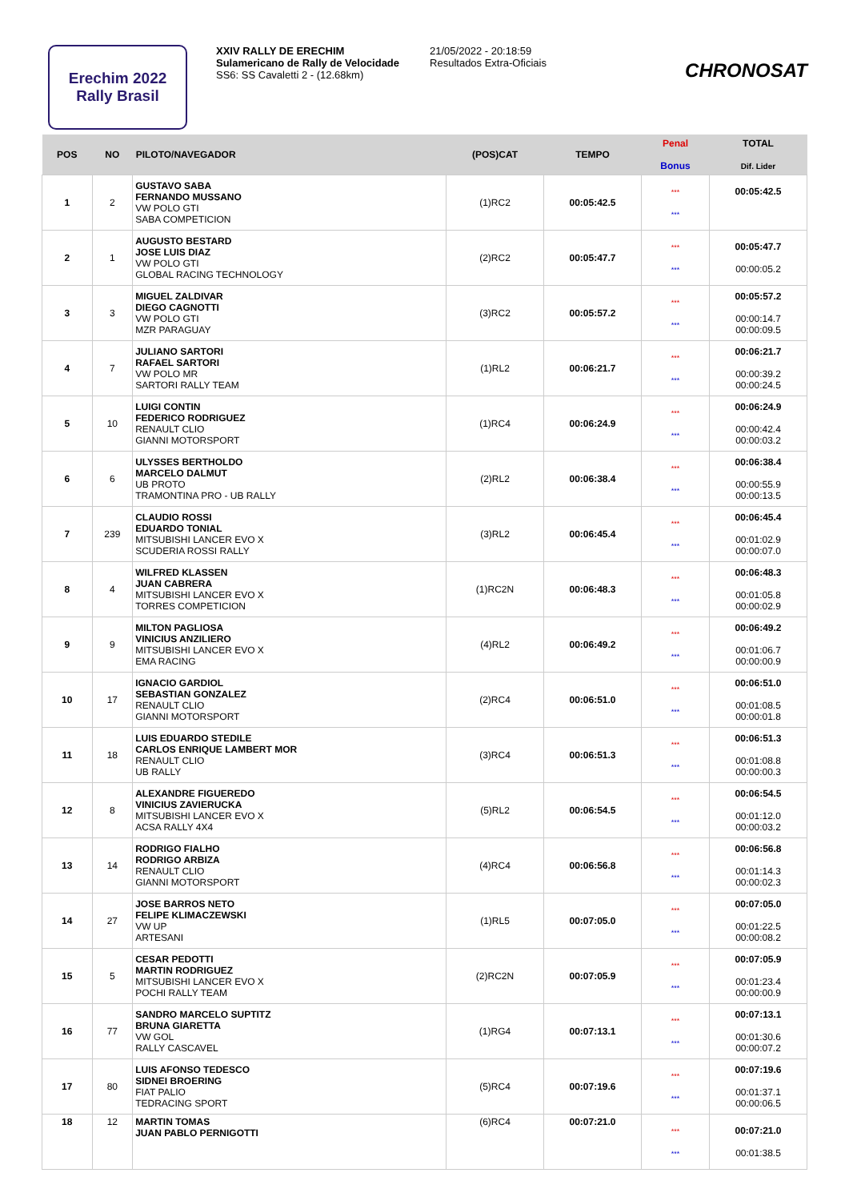Erechim 2022
Rally Brasil
XXIV RALLY DE ERECHIM
Sulamericano de Rally de Velocidade
SS6: SS Cavaletti 2 - (12.68km)
21/05/2022 - 20:18:59
Resultados Extra-Oficiais
CHRONOSAT
| POS | NO | PILOTO/NAVEGADOR | (POS)CAT | TEMPO | Penal Bonus | TOTAL Dif. Lider |
| --- | --- | --- | --- | --- | --- | --- |
| 1 | 2 | GUSTAVO SABA FERNANDO MUSSANO VW POLO GTI SABA COMPETICION | (1)RC2 | 00:05:42.5 | *** *** | 00:05:42.5 |
| 2 | 1 | AUGUSTO BESTARD JOSE LUIS DIAZ VW POLO GTI GLOBAL RACING TECHNOLOGY | (2)RC2 | 00:05:47.7 | *** *** | 00:05:47.7 00:00:05.2 |
| 3 | 3 | MIGUEL ZALDIVAR DIEGO CAGNOTTI VW POLO GTI MZR PARAGUAY | (3)RC2 | 00:05:57.2 | *** *** | 00:05:57.2 00:00:14.7 00:00:09.5 |
| 4 | 7 | JULIANO SARTORI RAFAEL SARTORI VW POLO MR SARTORI RALLY TEAM | (1)RL2 | 00:06:21.7 | *** *** | 00:06:21.7 00:00:39.2 00:00:24.5 |
| 5 | 10 | LUIGI CONTIN FEDERICO RODRIGUEZ RENAULT CLIO GIANNI MOTORSPORT | (1)RC4 | 00:06:24.9 | *** *** | 00:06:24.9 00:00:42.4 00:00:03.2 |
| 6 | 6 | ULYSSES BERTHOLDO MARCELO DALMUT UB PROTO TRAMONTINA PRO - UB RALLY | (2)RL2 | 00:06:38.4 | *** *** | 00:06:38.4 00:00:55.9 00:00:13.5 |
| 7 | 239 | CLAUDIO ROSSI EDUARDO TONIAL MITSUBISHI LANCER EVO X SCUDERIA ROSSI RALLY | (3)RL2 | 00:06:45.4 | *** *** | 00:06:45.4 00:01:02.9 00:00:07.0 |
| 8 | 4 | WILFRED KLASSEN JUAN CABRERA MITSUBISHI LANCER EVO X TORRES COMPETICION | (1)RC2N | 00:06:48.3 | *** *** | 00:06:48.3 00:01:05.8 00:00:02.9 |
| 9 | 9 | MILTON PAGLIOSA VINICIUS ANZILIERO MITSUBISHI LANCER EVO X EMA RACING | (4)RL2 | 00:06:49.2 | *** *** | 00:06:49.2 00:01:06.7 00:00:00.9 |
| 10 | 17 | IGNACIO GARDIOL SEBASTIAN GONZALEZ RENAULT CLIO GIANNI MOTORSPORT | (2)RC4 | 00:06:51.0 | *** *** | 00:06:51.0 00:01:08.5 00:00:01.8 |
| 11 | 18 | LUIS EDUARDO STEDILE CARLOS ENRIQUE LAMBERT MOR RENAULT CLIO UB RALLY | (3)RC4 | 00:06:51.3 | *** *** | 00:06:51.3 00:01:08.8 00:00:00.3 |
| 12 | 8 | ALEXANDRE FIGUEREDO VINICIUS ZAVIERUCKA MITSUBISHI LANCER EVO X ACSA RALLY 4X4 | (5)RL2 | 00:06:54.5 | *** *** | 00:06:54.5 00:01:12.0 00:00:03.2 |
| 13 | 14 | RODRIGO FIALHO RODRIGO ARBIZA RENAULT CLIO GIANNI MOTORSPORT | (4)RC4 | 00:06:56.8 | *** *** | 00:06:56.8 00:01:14.3 00:00:02.3 |
| 14 | 27 | JOSE BARROS NETO FELIPE KLIMACZEWSKI VW UP ARTESANI | (1)RL5 | 00:07:05.0 | *** *** | 00:07:05.0 00:01:22.5 00:00:08.2 |
| 15 | 5 | CESAR PEDOTTI MARTIN RODRIGUEZ MITSUBISHI LANCER EVO X POCHI RALLY TEAM | (2)RC2N | 00:07:05.9 | *** *** | 00:07:05.9 00:01:23.4 00:00:00.9 |
| 16 | 77 | SANDRO MARCELO SUPTITZ BRUNA GIARETTA VW GOL RALLY CASCAVEL | (1)RG4 | 00:07:13.1 | *** *** | 00:07:13.1 00:01:30.6 00:00:07.2 |
| 17 | 80 | LUIS AFONSO TEDESCO SIDNEI BROERING FIAT PALIO TEDRACING SPORT | (5)RC4 | 00:07:19.6 | *** *** | 00:07:19.6 00:01:37.1 00:00:06.5 |
| 18 | 12 | MARTIN TOMAS JUAN PABLO PERNIGOTTI | (6)RC4 | 00:07:21.0 | *** *** | 00:07:21.0 00:01:38.5 |